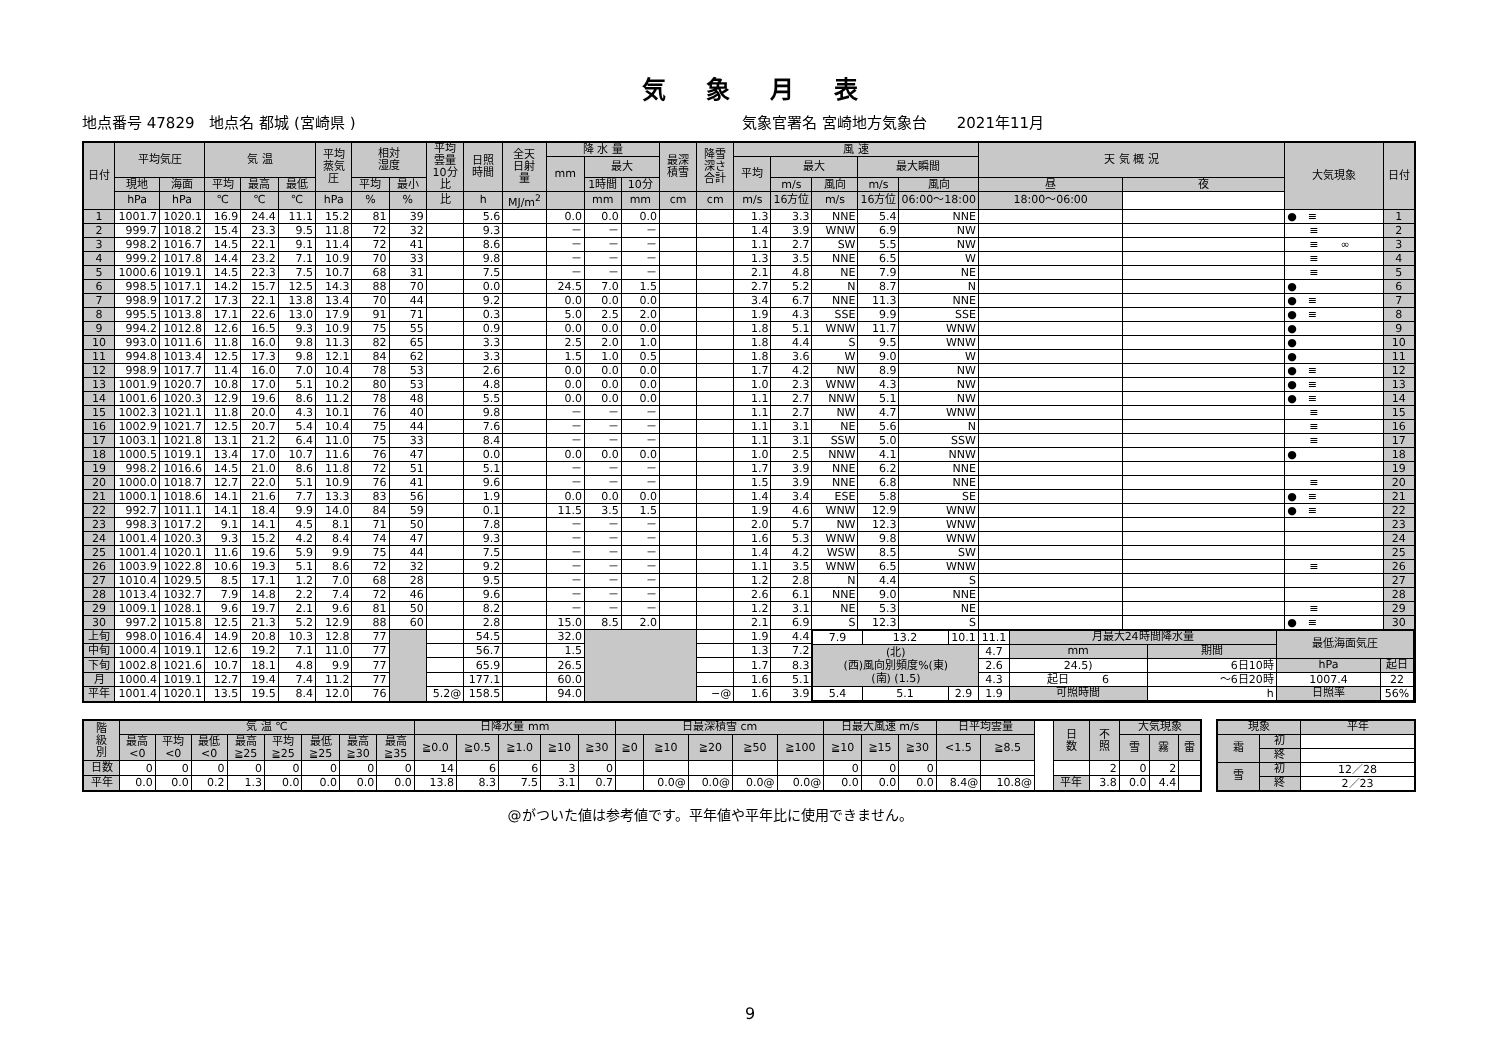気象月表
地点番号 47829　地点名 都城 (宮崎県 ) 気象官署名 宮崎地方気象台　　2021年11月
| 日付 | 平均気圧 | | 気 温 | | | 平均 蒸気 圧 | 相対 湿度 | | 平均 雲量 10分 比 | 日照 時間 | 全天 日射 量 | 降 水 量 | | | 最深 積雪 | 降雪 深さ 合計 | 風 速 | | | | | 天 気 概 況 | | 大気現象 | 日付 |
| --- | --- | --- | --- | --- | --- | --- | --- | --- | --- | --- | --- | --- | --- | --- | --- | --- | --- | --- | --- | --- | --- | --- | --- | --- | --- |
| | | | | | | | | | | | | mm | 最大 | | | | 平均 | 最大 | | 最大瞬間 | | | | | |
| | 現地 | 海面 | 平均 | 最高 | 最低 | | 平均 | 最小 | | | | | 1時間 | 10分 | | | | m/s | 風向 | m/s | 風向 | 昼 | 夜 | | |
| | hPa | hPa | ℃ | ℃ | ℃ | hPa | % | % | 比 | h | MJ/m<sup>2</sup> | | mm | mm | cm | cm | m/s | 16方位 | m/s | 16方位 | 06:00～18:00 | 18:00～06:00 | | | |
| 1 | 1001.7 | 1020.1 | 16.9 | 24.4 | 11.1 | 15.2 | 81 | 39 | | 5.6 | | 0.0 | 0.0 | 0.0 | | | 1.3 | 3.3 | NNE | 5.4 | NNE | | | ● ≡ | 1 |
| 2 | 999.7 | 1018.2 | 15.4 | 23.3 | 9.5 | 11.8 | 72 | 32 | | 9.3 | | － | － | － | | | 1.4 | 3.9 | WNW | 6.9 | NW | | | ≡ | 2 |
| 3 | 998.2 | 1016.7 | 14.5 | 22.1 | 9.1 | 11.4 | 72 | 41 | | 8.6 | | － | － | － | | | 1.1 | 2.7 | SW | 5.5 | NW | | | ≡ ∞ | 3 |
| 4 | 999.2 | 1017.8 | 14.4 | 23.2 | 7.1 | 10.9 | 70 | 33 | | 9.8 | | － | － | － | | | 1.3 | 3.5 | NNE | 6.5 | W | | | ≡ | 4 |
| 5 | 1000.6 | 1019.1 | 14.5 | 22.3 | 7.5 | 10.7 | 68 | 31 | | 7.5 | | － | － | － | | | 2.1 | 4.8 | NE | 7.9 | NE | | | ≡ | 5 |
| 6 | 998.5 | 1017.1 | 14.2 | 15.7 | 12.5 | 14.3 | 88 | 70 | | 0.0 | | 24.5 | 7.0 | 1.5 | | | 2.7 | 5.2 | N | 8.7 | N | | | ● | 6 |
| 7 | 998.9 | 1017.2 | 17.3 | 22.1 | 13.8 | 13.4 | 70 | 44 | | 9.2 | | 0.0 | 0.0 | 0.0 | | | 3.4 | 6.7 | NNE | 11.3 | NNE | | | ● ≡ | 7 |
| 8 | 995.5 | 1013.8 | 17.1 | 22.6 | 13.0 | 17.9 | 91 | 71 | | 0.3 | | 5.0 | 2.5 | 2.0 | | | 1.9 | 4.3 | SSE | 9.9 | SSE | | | ● ≡ | 8 |
| 9 | 994.2 | 1012.8 | 12.6 | 16.5 | 9.3 | 10.9 | 75 | 55 | | 0.9 | | 0.0 | 0.0 | 0.0 | | | 1.8 | 5.1 | WNW | 11.7 | WNW | | | ● | 9 |
| 10 | 993.0 | 1011.6 | 11.8 | 16.0 | 9.8 | 11.3 | 82 | 65 | | 3.3 | | 2.5 | 2.0 | 1.0 | | | 1.8 | 4.4 | S | 9.5 | WNW | | | ● | 10 |
| 11 | 994.8 | 1013.4 | 12.5 | 17.3 | 9.8 | 12.1 | 84 | 62 | | 3.3 | | 1.5 | 1.0 | 0.5 | | | 1.8 | 3.6 | W | 9.0 | W | | | ● | 11 |
| 12 | 998.9 | 1017.7 | 11.4 | 16.0 | 7.0 | 10.4 | 78 | 53 | | 2.6 | | 0.0 | 0.0 | 0.0 | | | 1.7 | 4.2 | NW | 8.9 | NW | | | ● ≡ | 12 |
| 13 | 1001.9 | 1020.7 | 10.8 | 17.0 | 5.1 | 10.2 | 80 | 53 | | 4.8 | | 0.0 | 0.0 | 0.0 | | | 1.0 | 2.3 | WNW | 4.3 | NW | | | ● ≡ | 13 |
| 14 | 1001.6 | 1020.3 | 12.9 | 19.6 | 8.6 | 11.2 | 78 | 48 | | 5.5 | | 0.0 | 0.0 | 0.0 | | | 1.1 | 2.7 | NNW | 5.1 | NW | | | ● ≡ | 14 |
| 15 | 1002.3 | 1021.1 | 11.8 | 20.0 | 4.3 | 10.1 | 76 | 40 | | 9.8 | | － | － | － | | | 1.1 | 2.7 | NW | 4.7 | WNW | | | ≡ | 15 |
| 16 | 1002.9 | 1021.7 | 12.5 | 20.7 | 5.4 | 10.4 | 75 | 44 | | 7.6 | | － | － | － | | | 1.1 | 3.1 | NE | 5.6 | N | | | ≡ | 16 |
| 17 | 1003.1 | 1021.8 | 13.1 | 21.2 | 6.4 | 11.0 | 75 | 33 | | 8.4 | | － | － | － | | | 1.1 | 3.1 | SSW | 5.0 | SSW | | | ≡ | 17 |
| 18 | 1000.5 | 1019.1 | 13.4 | 17.0 | 10.7 | 11.6 | 76 | 47 | | 0.0 | | 0.0 | 0.0 | 0.0 | | | 1.0 | 2.5 | NNW | 4.1 | NNW | | | ● | 18 |
| 19 | 998.2 | 1016.6 | 14.5 | 21.0 | 8.6 | 11.8 | 72 | 51 | | 5.1 | | － | － | － | | | 1.7 | 3.9 | NNE | 6.2 | NNE | | | | 19 |
| 20 | 1000.0 | 1018.7 | 12.7 | 22.0 | 5.1 | 10.9 | 76 | 41 | | 9.6 | | － | － | － | | | 1.5 | 3.9 | NNE | 6.8 | NNE | | | ≡ | 20 |
| 21 | 1000.1 | 1018.6 | 14.1 | 21.6 | 7.7 | 13.3 | 83 | 56 | | 1.9 | | 0.0 | 0.0 | 0.0 | | | 1.4 | 3.4 | ESE | 5.8 | SE | | | ● ≡ | 21 |
| 22 | 992.7 | 1011.1 | 14.1 | 18.4 | 9.9 | 14.0 | 84 | 59 | | 0.1 | | 11.5 | 3.5 | 1.5 | | | 1.9 | 4.6 | WNW | 12.9 | WNW | | | ● ≡ | 22 |
| 23 | 998.3 | 1017.2 | 9.1 | 14.1 | 4.5 | 8.1 | 71 | 50 | | 7.8 | | － | － | － | | | 2.0 | 5.7 | NW | 12.3 | WNW | | | | 23 |
| 24 | 1001.4 | 1020.3 | 9.3 | 15.2 | 4.2 | 8.4 | 74 | 47 | | 9.3 | | － | － | － | | | 1.6 | 5.3 | WNW | 9.8 | WNW | | | | 24 |
| 25 | 1001.4 | 1020.1 | 11.6 | 19.6 | 5.9 | 9.9 | 75 | 44 | | 7.5 | | － | － | － | | | 1.4 | 4.2 | WSW | 8.5 | SW | | | | 25 |
| 26 | 1003.9 | 1022.8 | 10.6 | 19.3 | 5.1 | 8.6 | 72 | 32 | | 9.2 | | － | － | － | | | 1.1 | 3.5 | WNW | 6.5 | WNW | | | ≡ | 26 |
| 27 | 1010.4 | 1029.5 | 8.5 | 17.1 | 1.2 | 7.0 | 68 | 28 | | 9.5 | | － | － | － | | | 1.2 | 2.8 | N | 4.4 | S | | | | 27 |
| 28 | 1013.4 | 1032.7 | 7.9 | 14.8 | 2.2 | 7.4 | 72 | 46 | | 9.6 | | － | － | － | | | 2.6 | 6.1 | NNE | 9.0 | NNE | | | | 28 |
| 29 | 1009.1 | 1028.1 | 9.6 | 19.7 | 2.1 | 9.6 | 81 | 50 | | 8.2 | | － | － | － | | | 1.2 | 3.1 | NE | 5.3 | NE | | | ≡ | 29 |
| 30 | 997.2 | 1015.8 | 12.5 | 21.3 | 5.2 | 12.9 | 88 | 60 | | 2.8 | | 15.0 | 8.5 | 2.0 | | | 2.1 | 6.9 | S | 12.3 | S | | | ● ≡ | 30 |
| 上旬 | 998.0 | 1016.4 | 14.9 | 20.8 | 10.3 | 12.8 | 77 | | | 54.5 | | 32.0 | | | | | 1.9 | 4.4 | / 7.9 / 13.2 / 10.1 / 11.1 / 月最大24時間降水量 / / 最低海面気圧 / / / (北) (西)風向別頻度%(東) (南) (1.5) / / / 4.7 / mm / 期間 / / / / / / / 2.6 / 24.5) / 6日10時 / hPa / 起日 / / / / / 4.3 / 起日 6 / ～6日20時 / 1007.4 / 22 / / 5.4 / 5.1 / 2.9 / 1.9 / 可照時間 / h / 日照率 / 56% / | | | | | | |
| 中旬 | 1000.4 | 1019.1 | 12.6 | 19.2 | 7.1 | 11.0 | 77 | | | 56.7 | | 1.5 | | | | | 1.3 | 7.2 | | | | | | | |
| 下旬 | 1002.8 | 1021.6 | 10.7 | 18.1 | 4.8 | 9.9 | 77 | | | 65.9 | | 26.5 | | | | | 1.7 | 8.3 | | | | | | | |
| 月 | 1000.4 | 1019.1 | 12.7 | 19.4 | 7.4 | 11.2 | 77 | | | 177.1 | | 60.0 | | | | | 1.6 | 5.1 | | | | | | | |
| 平年 | 1001.4 | 1020.1 | 13.5 | 19.5 | 8.4 | 12.0 | 76 | | 5.2@ | 158.5 | | 94.0 | | | | −@ | 1.6 | 3.9 | | | | | | | |
| 階 級 別 | 気 温 ℃ | | | | | | | | 日降水量 mm | | | | | 日最深積雪 cm | | | | | 日最大風速 m/s | | | 日平均雲量 | | | 日 数 | 不 照 | 大気現象 | | |
| | 最高 <0 | 平均 <0 | 最低 <0 | 最高 ≧25 | 平均 ≧25 | 最低 ≧25 | 最高 ≧30 | 最高 ≧35 | ≧0.0 | ≧0.5 | ≧1.0 | ≧10 | ≧30 | ≧0 | ≧10 | ≧20 | ≧50 | ≧100 | ≧10 | ≧15 | ≧30 | <1.5 | ≧8.5 | | | | 雪 | 霧 | 雷 |
| 日数 | 0 | 0 | 0 | 0 | 0 | 0 | 0 | 0 | 14 | 6 | 6 | 3 | 0 | | | | | | 0 | 0 | 0 | | | | | 2 | 0 | 2 | |
| 平年 | 0.0 | 0.0 | 0.2 | 1.3 | 0.0 | 0.0 | 0.0 | 0.0 | 13.8 | 8.3 | 7.5 | 3.1 | 0.7 | | 0.0@ | 0.0@ | 0.0@ | 0.0@ | 0.0 | 0.0 | 0.0 | 8.4@ | 10.8@ | | 平年 | 3.8 | 0.0 | 4.4 | |
| 現象 | | 平年 |
| --- | --- | --- |
| 霜 | 初 | |
| | 終 | |
| 雪 | 初 | 12／28 |
| | 終 | 2／23 |
@がついた値は参考値です。平年値や平年比に使用できません。
9